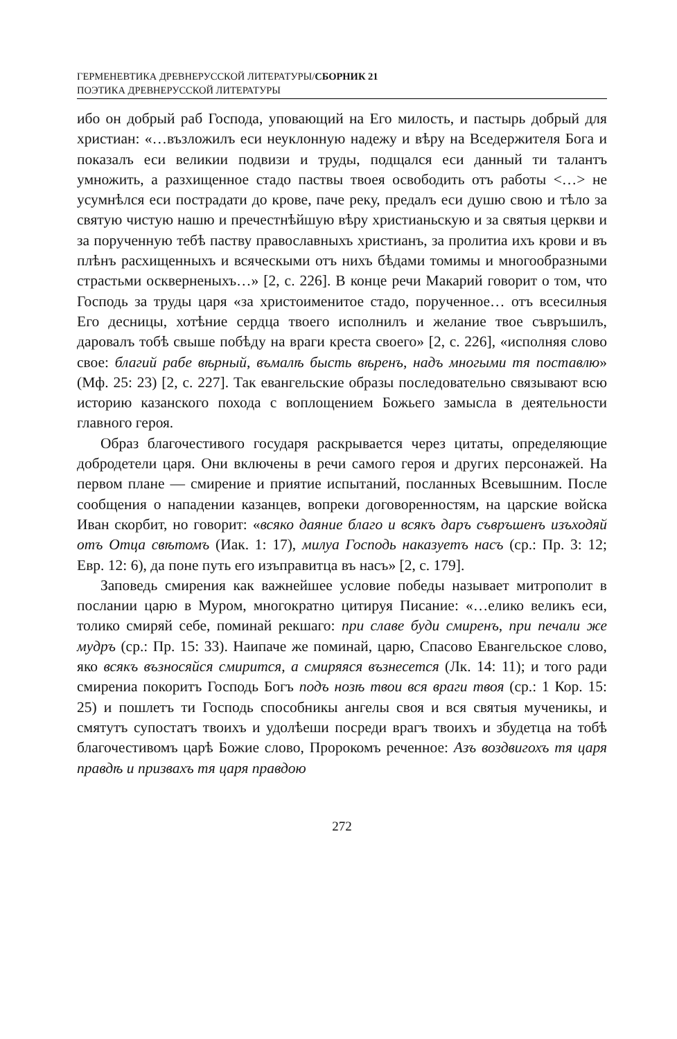ГЕРМЕНЕВТИКА ДРЕВНЕРУССКОЙ ЛИТЕРАТУРЫ/СБОРНИК 21
ПОЭТИКА ДРЕВНЕРУССКОЙ ЛИТЕРАТУРЫ
ибо он добрый раб Господа, уповающий на Его милость, и пастырь добрый для христиан: «…възложилъ еси неуклонную надежу и вѣру на Вседержителя Бога и показалъ еси великии подвизи и труды, подщался еси данный ти талантъ умножить, а разхищенное стадо паствы твоея освободить отъ работы <…> не усумнѣлся еси пострадати до крове, паче реку, предалъ еси душю свою и тѣло за святую чистую нашю и пречестнѣйшую вѣру христианьскую и за святыя церкви и за порученную тебѣ паству православныхъ христианъ, за пролитиа ихъ крови и въ плѣнъ расхищенныхъ и всяческыми отъ нихъ бѣдами томимы и многообразными страстьми оскверненыхъ…» [2, с. 226]. В конце речи Макарий говорит о том, что Господь за труды царя «за христоименитое стадо, порученное… отъ всесилныя Его десницы, хотѣние сердца твоего исполнилъ и желание твое съвръшилъ, даровалъ тобѣ свыше побѣду на враги креста своего» [2, с. 226], «исполняя слово свое: благий рабе вѣрный, въмалѣ бысть вѣренъ, надъ многыми тя поставлю» (Мф. 25: 23) [2, с. 227]. Так евангельские образы последовательно связывают всю историю казанского похода с воплощением Божьего замысла в деятельности главного героя.
Образ благочестивого государя раскрывается через цитаты, определяющие добродетели царя. Они включены в речи самого героя и других персонажей. На первом плане — смирение и приятие испытаний, посланных Всевышним. После сообщения о нападении казанцев, вопреки договоренностям, на царские войска Иван скорбит, но говорит: «всяко даяние благо и всякъ даръ съвръшенъ изъходяй отъ Отца свѣтомъ (Иак. 1: 17), милуа Господь наказуетъ насъ (ср.: Пр. 3: 12; Евр. 12: 6), да поне путь его изъправитца въ насъ» [2, с. 179].
Заповедь смирения как важнейшее условие победы называет митрополит в послании царю в Муром, многократно цитируя Писание: «…елико великъ еси, толико смиряй себе, поминай рекшаго: при славе буди смиренъ, при печали же мудръ (ср.: Пр. 15: 33). Наипаче же поминай, царю, Спасово Евангельское слово, яко всякъ възносяйся смирится, а смиряяся възнесется (Лк. 14: 11); и того ради смирениа покоритъ Господь Богъ подъ нозѣ твои вся враги твоя (ср.: 1 Кор. 15: 25) и пошлетъ ти Господь способникы ангелы своя и вся святыя мученикы, и смятутъ супостатъ твоихъ и удолѣеши посреди врагъ твоихъ и збудетца на тобѣ благочестивомъ царѣ Божие слово, Пророкомъ реченное: Азъ воздвигохъ тя царя правдѣ и призвахъ тя царя правдою
272